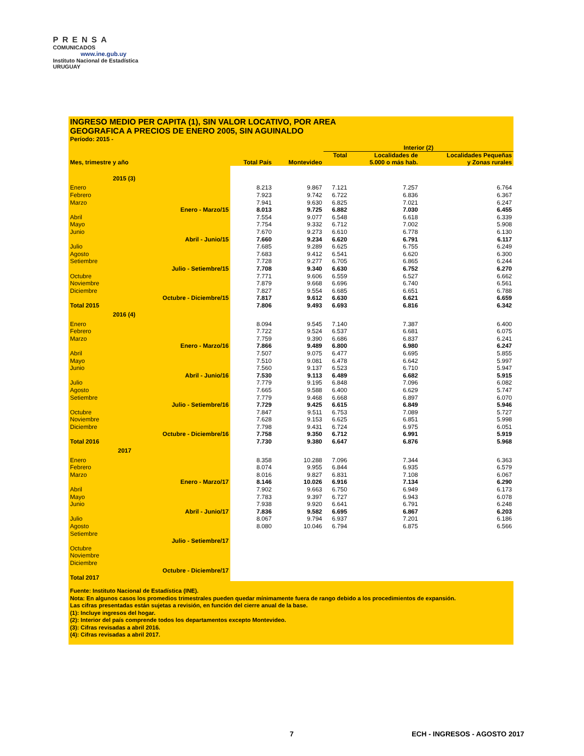PRENSA
COMUNICADOS
www.ine.gub.uy
Instituto Nacional de Estadística
URUGUAY
INGRESO MEDIO PER CAPITA (1), SIN VALOR LOCATIVO, POR AREA
GEOGRAFICA A PRECIOS DE ENERO 2005, SIN AGUINALDO
Período: 2015 -
| Mes, trimestre y año | Total País | Montevideo | Interior (2) | | |
| --- | --- | --- | --- | --- | --- |
| | | | Total | Localidades de 5.000 o más hab. | Localidades Pequeñas y Zonas rurales |
| 2015 (3) | | | | | |
| Enero | 8.213 | 9.867 | 7.121 | 7.257 | 6.764 |
| Febrero | 7.923 | 9.742 | 6.722 | 6.836 | 6.367 |
| Marzo | 7.941 | 9.630 | 6.825 | 7.021 | 6.247 |
| Enero - Marzo/15 | 8.013 | 9.725 | 6.882 | 7.030 | 6.455 |
| Abril | 7.554 | 9.077 | 6.548 | 6.618 | 6.339 |
| Mayo | 7.754 | 9.332 | 6.712 | 7.002 | 5.908 |
| Junio | 7.670 | 9.273 | 6.610 | 6.778 | 6.130 |
| Abril - Junio/15 | 7.660 | 9.234 | 6.620 | 6.791 | 6.117 |
| Julio | 7.685 | 9.289 | 6.625 | 6.755 | 6.249 |
| Agosto | 7.683 | 9.412 | 6.541 | 6.620 | 6.300 |
| Setiembre | 7.728 | 9.277 | 6.705 | 6.865 | 6.244 |
| Julio - Setiembre/15 | 7.708 | 9.340 | 6.630 | 6.752 | 6.270 |
| Octubre | 7.771 | 9.606 | 6.559 | 6.527 | 6.662 |
| Noviembre | 7.879 | 9.668 | 6.696 | 6.740 | 6.561 |
| Diciembre | 7.827 | 9.554 | 6.685 | 6.651 | 6.788 |
| Octubre - Diciembre/15 | 7.817 | 9.612 | 6.630 | 6.621 | 6.659 |
| Total 2015 | 7.806 | 9.493 | 6.693 | 6.816 | 6.342 |
| 2016 (4) | | | | | |
| Enero | 8.094 | 9.545 | 7.140 | 7.387 | 6.400 |
| Febrero | 7.722 | 9.524 | 6.537 | 6.681 | 6.075 |
| Marzo | 7.759 | 9.390 | 6.686 | 6.837 | 6.241 |
| Enero - Marzo/16 | 7.866 | 9.489 | 6.800 | 6.980 | 6.247 |
| Abril | 7.507 | 9.075 | 6.477 | 6.695 | 5.855 |
| Mayo | 7.510 | 9.081 | 6.478 | 6.642 | 5.997 |
| Junio | 7.560 | 9.137 | 6.523 | 6.710 | 5.947 |
| Abril - Junio/16 | 7.530 | 9.113 | 6.489 | 6.682 | 5.915 |
| Julio | 7.779 | 9.195 | 6.848 | 7.096 | 6.082 |
| Agosto | 7.665 | 9.588 | 6.400 | 6.629 | 5.747 |
| Setiembre | 7.779 | 9.468 | 6.668 | 6.897 | 6.070 |
| Julio - Setiembre/16 | 7.729 | 9.425 | 6.615 | 6.849 | 5.946 |
| Octubre | 7.847 | 9.511 | 6.753 | 7.089 | 5.727 |
| Noviembre | 7.628 | 9.153 | 6.625 | 6.851 | 5.998 |
| Diciembre | 7.798 | 9.431 | 6.724 | 6.975 | 6.051 |
| Octubre - Diciembre/16 | 7.758 | 9.350 | 6.712 | 6.991 | 5.919 |
| Total 2016 | 7.730 | 9.380 | 6.647 | 6.876 | 5.968 |
| 2017 | | | | | |
| Enero | 8.358 | 10.288 | 7.096 | 7.344 | 6.363 |
| Febrero | 8.074 | 9.955 | 6.844 | 6.935 | 6.579 |
| Marzo | 8.016 | 9.827 | 6.831 | 7.108 | 6.067 |
| Enero - Marzo/17 | 8.146 | 10.026 | 6.916 | 7.134 | 6.290 |
| Abril | 7.902 | 9.663 | 6.750 | 6.949 | 6.173 |
| Mayo | 7.783 | 9.397 | 6.727 | 6.943 | 6.078 |
| Junio | 7.938 | 9.920 | 6.641 | 6.791 | 6.248 |
| Abril - Junio/17 | 7.836 | 9.582 | 6.695 | 6.867 | 6.203 |
| Julio | 8.067 | 9.794 | 6.937 | 7.201 | 6.186 |
| Agosto | 8.080 | 10.046 | 6.794 | 6.875 | 6.566 |
| Setiembre | | | | | |
| Julio - Setiembre/17 | | | | | |
| Octubre | | | | | |
| Noviembre | | | | | |
| Diciembre | | | | | |
| Octubre - Diciembre/17 | | | | | |
| Total 2017 | | | | | |
Fuente: Instituto Nacional de Estadística (INE).
Nota: En algunos casos los promedios trimestrales pueden quedar mínimamente fuera de rango debido a los procedimientos de expansión.
Las cifras presentadas están sujetas a revisión, en función del cierre anual de la base.
(1): Incluye ingresos del hogar.
(2): Interior del país comprende todos los departamentos excepto Montevideo.
(3): Cifras revisadas a abril 2016.
(4): Cifras revisadas a abril 2017.
7 ECH - INGRESOS - AGOSTO 2017